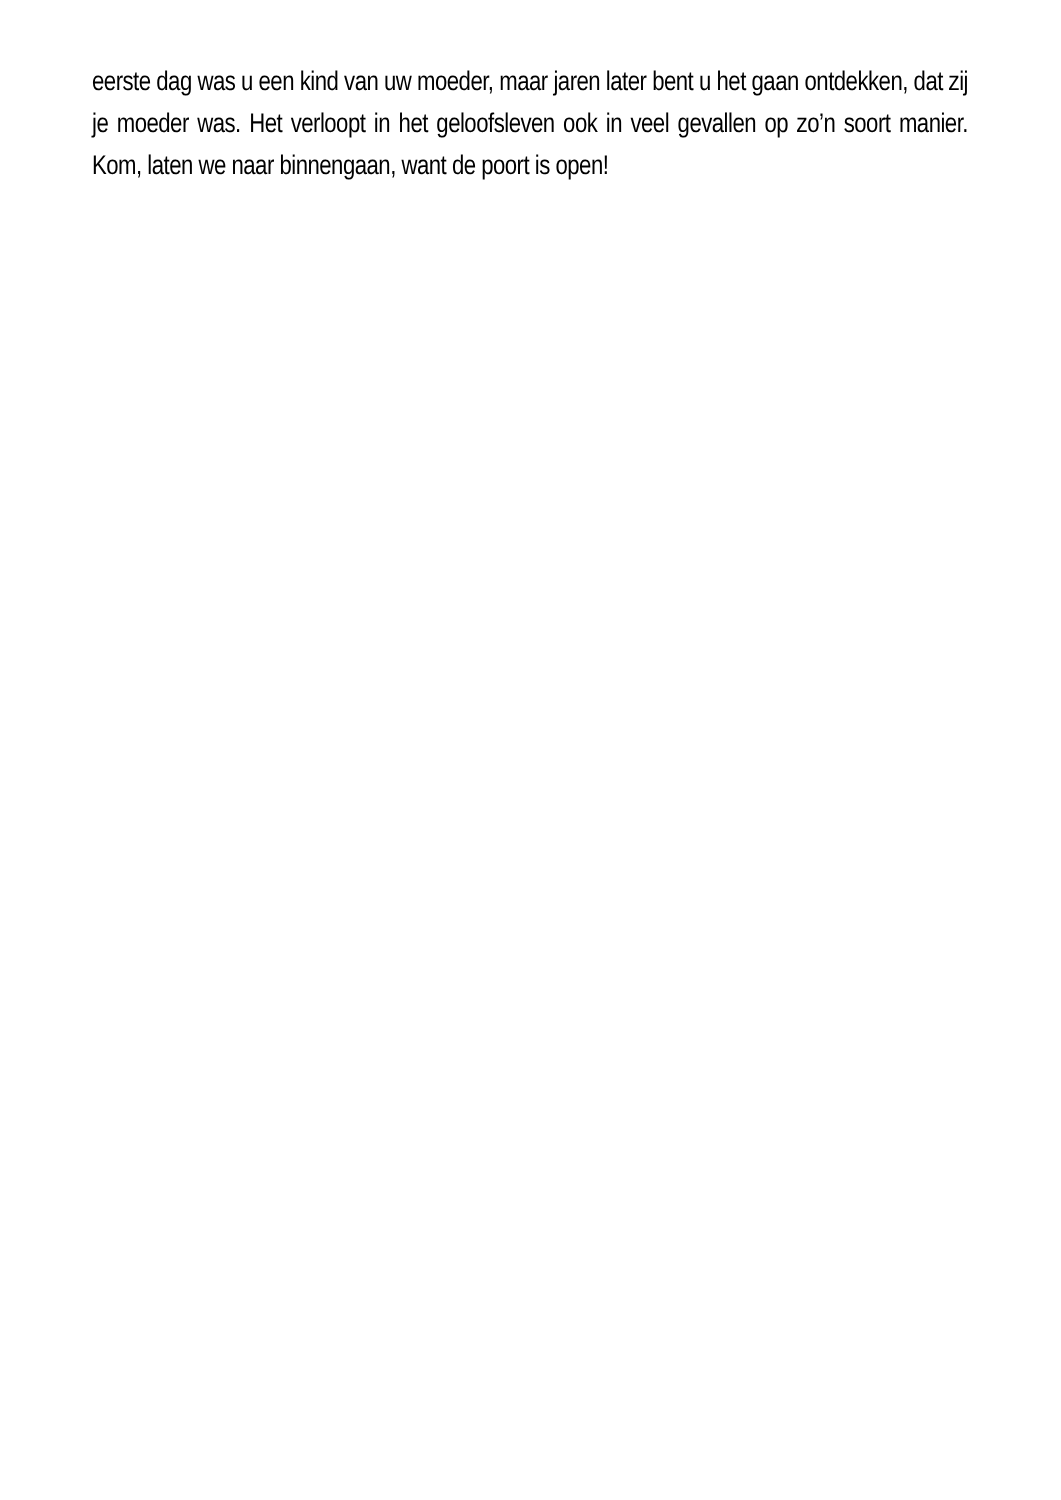eerste dag was u een kind van uw moeder, maar jaren later bent u het gaan ontdekken, dat zij je moeder was. Het verloopt in het geloofsleven ook in veel gevallen op zo’n soort manier. Kom, laten we naar binnengaan, want de poort is open!